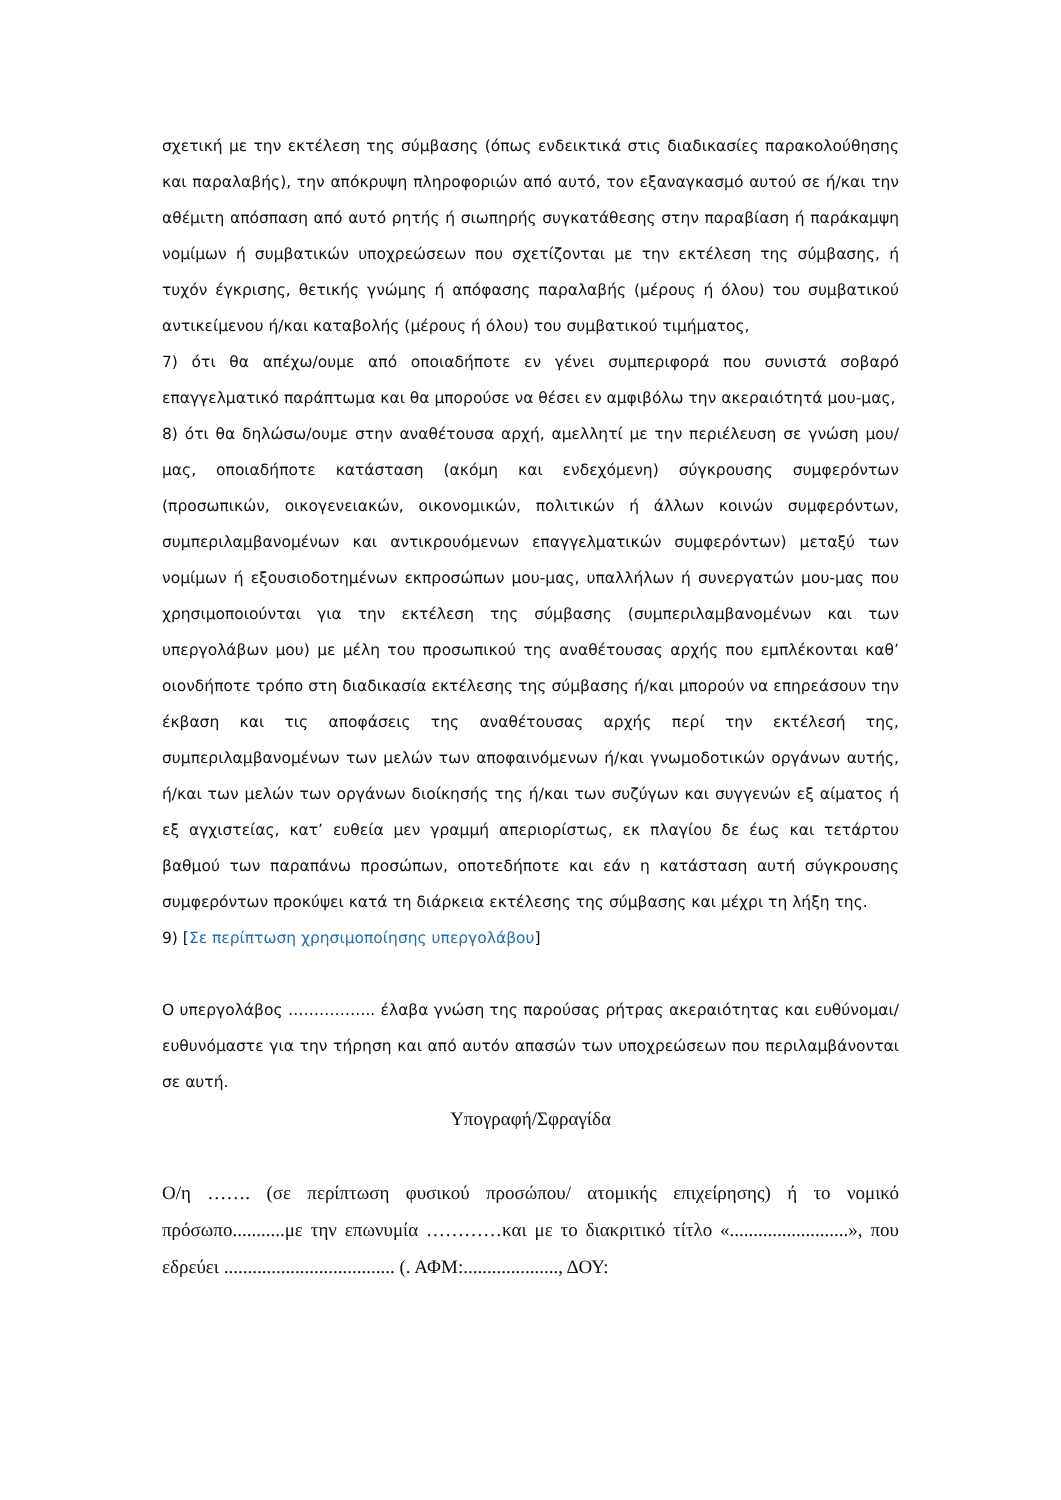σχετική με την εκτέλεση της σύμβασης (όπως ενδεικτικά στις διαδικασίες παρακολούθησης και παραλαβής), την απόκρυψη πληροφοριών από αυτό, τον εξαναγκασμό αυτού σε ή/και την αθέμιτη απόσπαση από αυτό ρητής ή σιωπηρής συγκατάθεσης στην παραβίαση ή παράκαμψη νομίμων ή συμβατικών υποχρεώσεων που σχετίζονται με την εκτέλεση της σύμβασης, ή τυχόν έγκρισης, θετικής γνώμης ή απόφασης παραλαβής (μέρους ή όλου) του συμβατικού αντικείμενου ή/και καταβολής (μέρους ή όλου) του συμβατικού τιμήματος,
7) ότι θα απέχω/ουμε από οποιαδήποτε εν γένει συμπεριφορά που συνιστά σοβαρό επαγγελματικό παράπτωμα και θα μπορούσε να θέσει εν αμφιβόλω την ακεραιότητά μου-μας,
8) ότι θα δηλώσω/ουμε στην αναθέτουσα αρχή, αμελλητί με την περιέλευση σε γνώση μου/μας, οποιαδήποτε κατάσταση (ακόμη και ενδεχόμενη) σύγκρουσης συμφερόντων (προσωπικών, οικογενειακών, οικονομικών, πολιτικών ή άλλων κοινών συμφερόντων, συμπεριλαμβανομένων και αντικρουόμενων επαγγελματικών συμφερόντων) μεταξύ των νομίμων ή εξουσιοδοτημένων εκπροσώπων μου-μας, υπαλλήλων ή συνεργατών μου-μας που χρησιμοποιούνται για την εκτέλεση της σύμβασης (συμπεριλαμβανομένων και των υπεργολάβων μου) με μέλη του προσωπικού της αναθέτουσας αρχής που εμπλέκονται καθ’ οιονδήποτε τρόπο στη διαδικασία εκτέλεσης της σύμβασης ή/και μπορούν να επηρεάσουν την έκβαση και τις αποφάσεις της αναθέτουσας αρχής περί την εκτέλεσή της, συμπεριλαμβανομένων των μελών των αποφαινόμενων ή/και γνωμοδοτικών οργάνων αυτής, ή/και των μελών των οργάνων διοίκησής της ή/και των συζύγων και συγγενών εξ αίματος ή εξ αγχιστείας, κατ’ ευθεία μεν γραμμή απεριορίστως, εκ πλαγίου δε έως και τετάρτου βαθμού των παραπάνω προσώπων, οποτεδήποτε και εάν η κατάσταση αυτή σύγκρουσης συμφερόντων προκύψει κατά τη διάρκεια εκτέλεσης της σύμβασης και μέχρι τη λήξη της.
9) [Σε περίπτωση χρησιμοποίησης υπεργολάβου]
Ο υπεργολάβος …………….. έλαβα γνώση της παρούσας ρήτρας ακεραιότητας και ευθύνομαι/ευθυνόμαστε για την τήρηση και από αυτόν απασών των υποχρεώσεων που περιλαμβάνονται σε αυτή.
Υπογραφή/Σφραγίδα
Ο/η ……. (σε περίπτωση φυσικού προσώπου/ ατομικής επιχείρησης) ή το νομικό πρόσωπο...........με την επωνυμία …………και με το διακριτικό τίτλο «.........................», που εδρεύει .................................... (. ΑΦΜ:...................., ΔΟΥ: